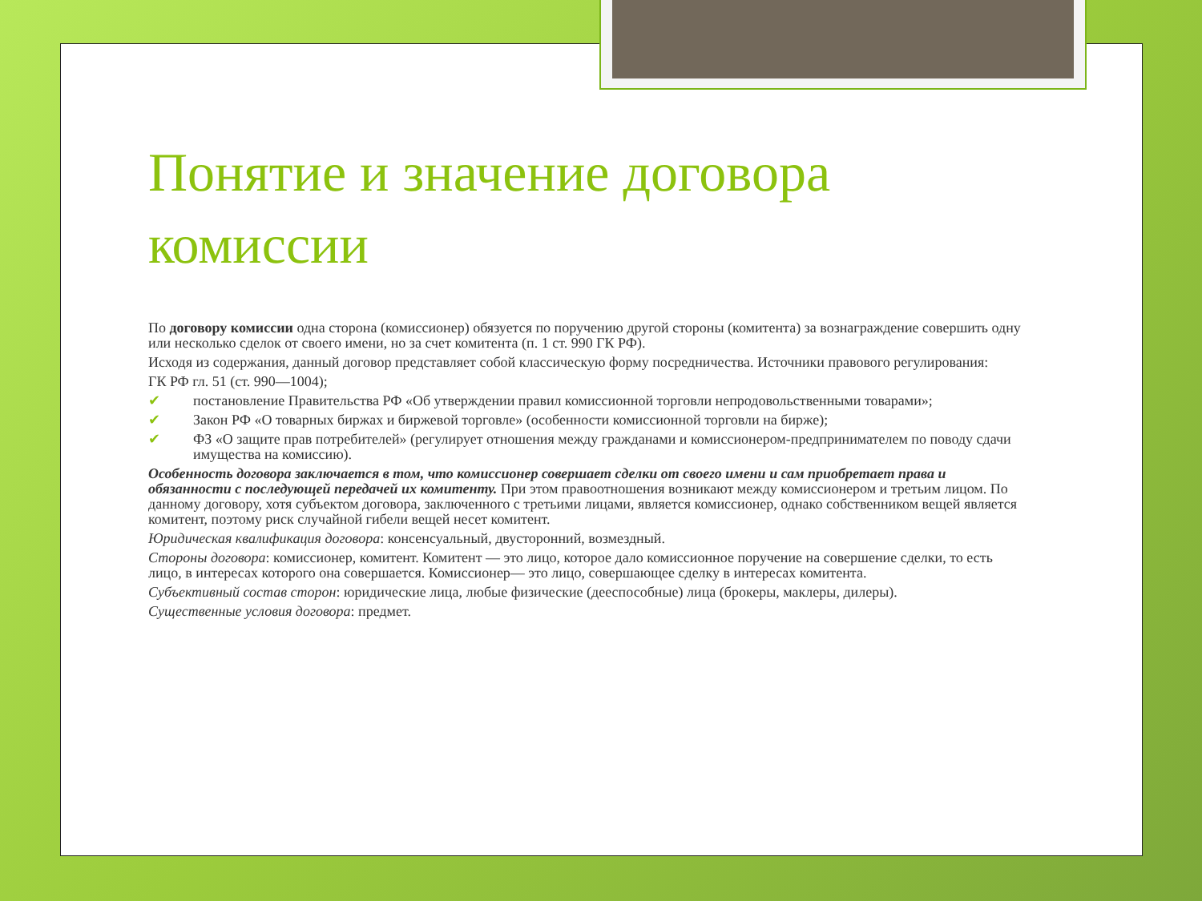Понятие и значение договора комиссии
По договору комиссии одна сторона (комиссионер) обязуется по поручению другой стороны (комитента) за вознаграждение совершить одну или несколько сделок от своего имени, но за счет комитента (п. 1 ст. 990 ГК РФ).
Исходя из содержания, данный договор представляет собой классическую форму посредничества. Источники правового регулирования:
ГК РФ гл. 51 (ст. 990—1004);
✔ постановление Правительства РФ «Об утверждении правил комиссионной торговли непродовольственными товарами»;
✔ Закон РФ «О товарных биржах и биржевой торговле» (особенности комиссионной торговли на бирже);
✔ ФЗ «О защите прав потребителей» (регулирует отношения между гражданами и комиссионером-предпринимателем по поводу сдачи имущества на комиссию).
Особенность договора заключается в том, что комиссионер совершает сделки от своего имени и сам приобретает права и обязанности с последующей передачей их комитенту. При этом правоотношения возникают между комиссионером и третьим лицом. По данному договору, хотя субъектом договора, заключенного с третьими лицами, является комиссионер, однако собственником вещей является комитент, поэтому риск случайной гибели вещей несет комитент.
Юридическая квалификация договора: консенсуальный, двусторонний, возмездный.
Стороны договора: комиссионер, комитент. Комитент — это лицо, которое дало комиссионное поручение на совершение сделки, то есть лицо, в интересах которого она совершается. Комиссионер— это лицо, совершающее сделку в интересах комитента.
Субъективный состав сторон: юридические лица, любые физические (дееспособные) лица (брокеры, маклеры, дилеры).
Существенные условия договора: предмет.